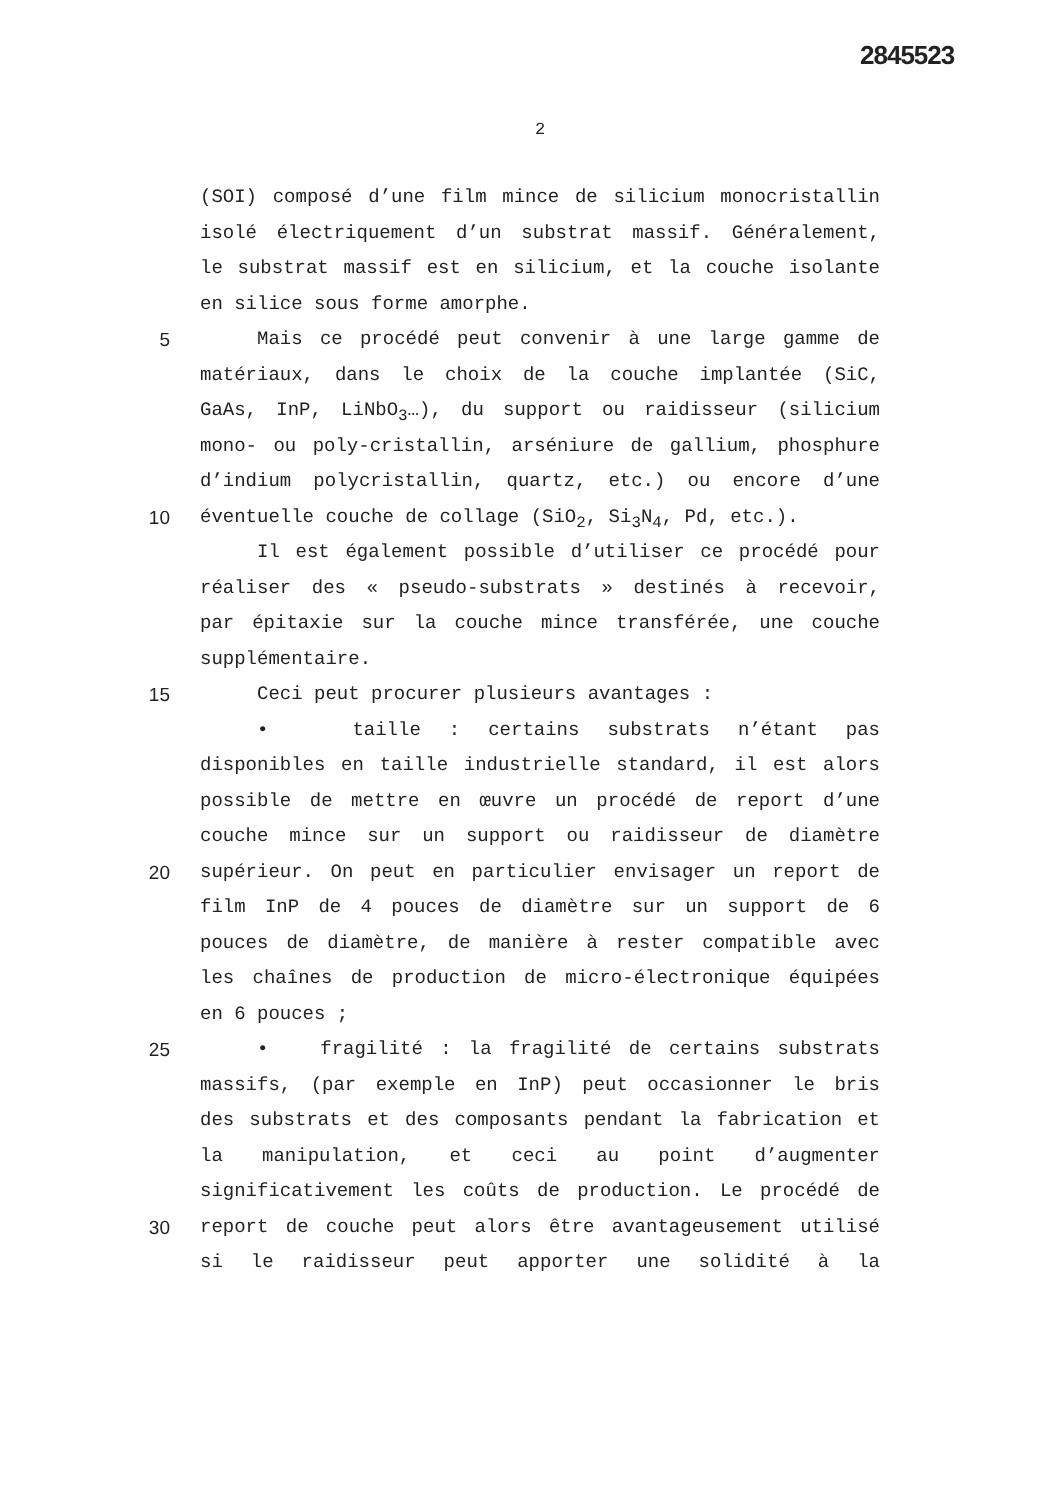2845523
2
(SOI) composé d’une film mince de silicium monocristallin
isolé électriquement d’un substrat massif. Généralement,
le substrat massif est en silicium, et la couche isolante
en silice sous forme amorphe.
5 Mais ce procédé peut convenir à une large gamme de
matériaux, dans le choix de la couche implantée (SiC,
GaAs, InP, LiNbO<sub>3</sub>…), du support ou raidisseur (silicium
mono- ou poly-cristallin, arséniure de gallium, phosphure
d’indium polycristallin, quartz, etc.) ou encore d’une
10 éventuelle couche de collage (SiO<sub>2</sub>, Si<sub>3</sub>N<sub>4</sub>, Pd, etc.).
Il est également possible d’utiliser ce procédé pour
réaliser des « pseudo-substrats » destinés à recevoir,
par épitaxie sur la couche mince transférée, une couche
supplémentaire.
15 Ceci peut procurer plusieurs avantages :
• taille : certains substrats n’étant pas
disponibles en taille industrielle standard, il est alors
possible de mettre en œuvre un procédé de report d’une
couche mince sur un support ou raidisseur de diamètre
20 supérieur. On peut en particulier envisager un report de
film InP de 4 pouces de diamètre sur un support de 6
pouces de diamètre, de manière à rester compatible avec
les chaînes de production de micro-électronique équipées
en 6 pouces ;
25 • fragilité : la fragilité de certains substrats
massifs, (par exemple en InP) peut occasionner le bris
des substrats et des composants pendant la fabrication et
la manipulation, et ceci au point d’augmenter
significativement les coûts de production. Le procédé de
30 report de couche peut alors être avantageusement utilisé
si le raidisseur peut apporter une solidité à la